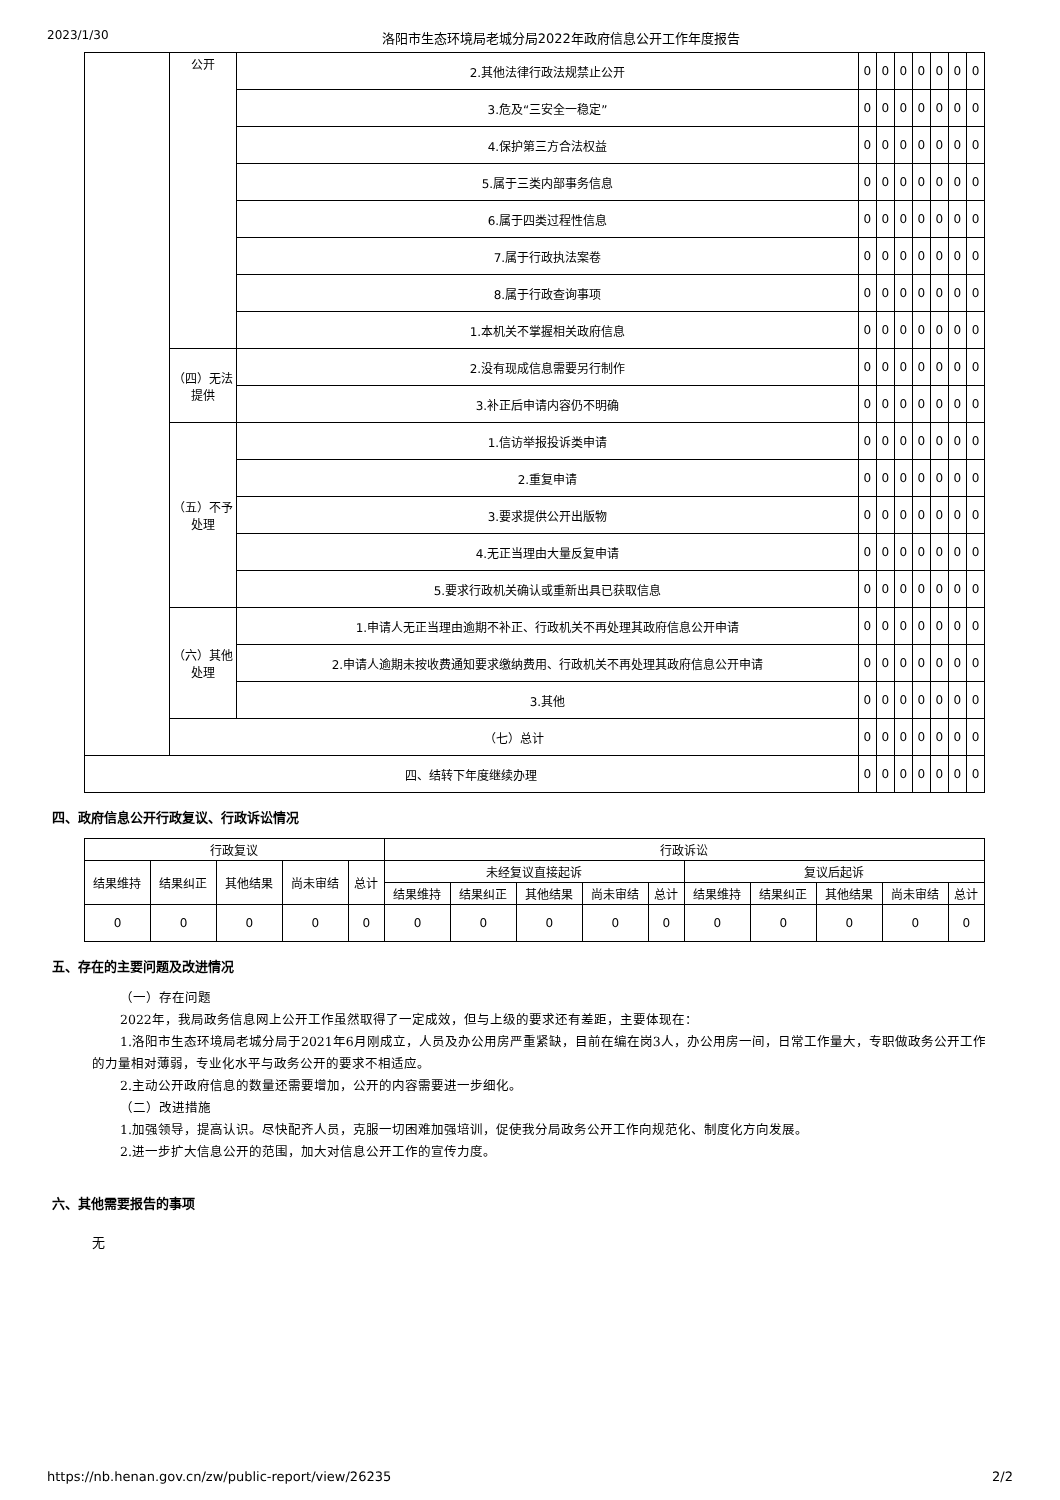2023/1/30 洛阳市生态环境局老城分局2022年政府信息公开工作年度报告
| | 公开 | 2.其他法律行政法规禁止公开 | 0 | 0 | 0 | 0 | 0 | 0 | 0 |
| | | 3.危及“三安全一稳定” | 0 | 0 | 0 | 0 | 0 | 0 | 0 |
| | | 4.保护第三方合法权益 | 0 | 0 | 0 | 0 | 0 | 0 | 0 |
| | | 5.属于三类内部事务信息 | 0 | 0 | 0 | 0 | 0 | 0 | 0 |
| | | 6.属于四类过程性信息 | 0 | 0 | 0 | 0 | 0 | 0 | 0 |
| | | 7.属于行政执法案卷 | 0 | 0 | 0 | 0 | 0 | 0 | 0 |
| | | 8.属于行政查询事项 | 0 | 0 | 0 | 0 | 0 | 0 | 0 |
| | | 1.本机关不掌握相关政府信息 | 0 | 0 | 0 | 0 | 0 | 0 | 0 |
| | （四）无法提供 | 2.没有现成信息需要另行制作 | 0 | 0 | 0 | 0 | 0 | 0 | 0 |
| | | 3.补正后申请内容仍不明确 | 0 | 0 | 0 | 0 | 0 | 0 | 0 |
| | （五）不予处理 | 1.信访举报投诉类申请 | 0 | 0 | 0 | 0 | 0 | 0 | 0 |
| | | 2.重复申请 | 0 | 0 | 0 | 0 | 0 | 0 | 0 |
| | | 3.要求提供公开出版物 | 0 | 0 | 0 | 0 | 0 | 0 | 0 |
| | | 4.无正当理由大量反复申请 | 0 | 0 | 0 | 0 | 0 | 0 | 0 |
| | | 5.要求行政机关确认或重新出具已获取信息 | 0 | 0 | 0 | 0 | 0 | 0 | 0 |
| | （六）其他处理 | 1.申请人无正当理由逾期不补正、行政机关不再处理其政府信息公开申请 | 0 | 0 | 0 | 0 | 0 | 0 | 0 |
| | | 2.申请人逾期未按收费通知要求缴纳费用、行政机关不再处理其政府信息公开申请 | 0 | 0 | 0 | 0 | 0 | 0 | 0 |
| | | 3.其他 | 0 | 0 | 0 | 0 | 0 | 0 | 0 |
| | （七）总计 | | 0 | 0 | 0 | 0 | 0 | 0 | 0 |
| 四、结转下年度继续办理 | | | 0 | 0 | 0 | 0 | 0 | 0 | 0 |
四、政府信息公开行政复议、行政诉讼情况
| 行政复议 | | | | | 行政诉讼 | | | | | | | | | |
| --- | --- | --- | --- | --- | --- | --- | --- | --- | --- | --- | --- | --- | --- | --- |
| 结果维持 | 结果纠正 | 其他结果 | 尚未审结 | 总计 | 未经复议直接起诉 | | | | | 复议后起诉 | | | | |
| | | | | | 结果维持 | 结果纠正 | 其他结果 | 尚未审结 | 总计 | 结果维持 | 结果纠正 | 其他结果 | 尚未审结 | 总计 |
| 0 | 0 | 0 | 0 | 0 | 0 | 0 | 0 | 0 | 0 | 0 | 0 | 0 | 0 | 0 |
五、存在的主要问题及改进情况
（一）存在问题
2022年，我局政务信息网上公开工作虽然取得了一定成效，但与上级的要求还有差距，主要体现在：
1.洛阳市生态环境局老城分局于2021年6月刚成立，人员及办公用房严重紧缺，目前在编在岗3人，办公用房一间，日常工作量大，专职做政务公开工作的力量相对薄弱，专业化水平与政务公开的要求不相适应。
2.主动公开政府信息的数量还需要增加，公开的内容需要进一步细化。
（二）改进措施
1.加强领导，提高认识。尽快配齐人员，克服一切困难加强培训，促使我分局政务公开工作向规范化、制度化方向发展。
2.进一步扩大信息公开的范围，加大对信息公开工作的宣传力度。
六、其他需要报告的事项
无
https://nb.henan.gov.cn/zw/public-report/view/26235 2/2